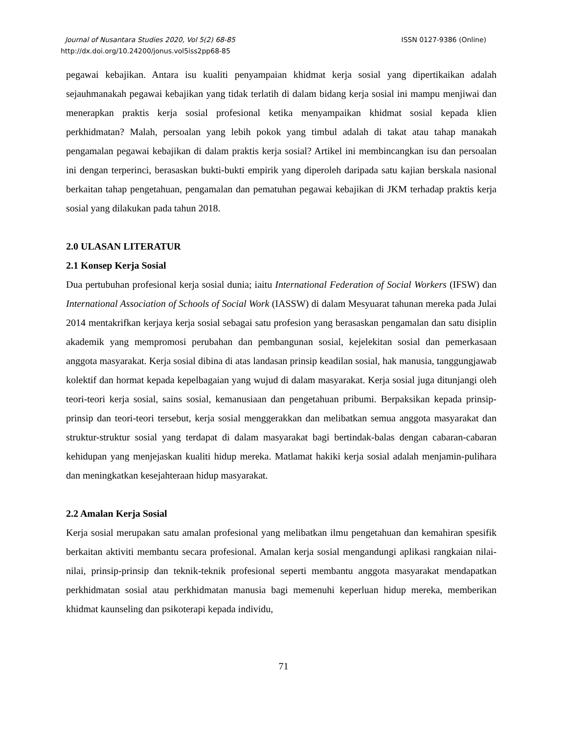ISSN 0127-9386 (Online) Journal of Nusantara Studies 2020, Vol 5(2) 68-85
http://dx.doi.org/10.24200/jonus.vol5iss2pp68-85
pegawai kebajikan. Antara isu kualiti penyampaian khidmat kerja sosial yang dipertikaikan adalah sejauhmanakah pegawai kebajikan yang tidak terlatih di dalam bidang kerja sosial ini mampu menjiwai dan menerapkan praktis kerja sosial profesional ketika menyampaikan khidmat sosial kepada klien perkhidmatan? Malah, persoalan yang lebih pokok yang timbul adalah di takat atau tahap manakah pengamalan pegawai kebajikan di dalam praktis kerja sosial? Artikel ini membincangkan isu dan persoalan ini dengan terperinci, berasaskan bukti-bukti empirik yang diperoleh daripada satu kajian berskala nasional berkaitan tahap pengetahuan, pengamalan dan pematuhan pegawai kebajikan di JKM terhadap praktis kerja sosial yang dilakukan pada tahun 2018.
2.0 ULASAN LITERATUR
2.1 Konsep Kerja Sosial
Dua pertubuhan profesional kerja sosial dunia; iaitu International Federation of Social Workers (IFSW) dan International Association of Schools of Social Work (IASSW) di dalam Mesyuarat tahunan mereka pada Julai 2014 mentakrifkan kerjaya kerja sosial sebagai satu profesion yang berasaskan pengamalan dan satu disiplin akademik yang mempromosi perubahan dan pembangunan sosial, kejelekitan sosial dan pemerkasaan anggota masyarakat. Kerja sosial dibina di atas landasan prinsip keadilan sosial, hak manusia, tanggungjawab kolektif dan hormat kepada kepelbagaian yang wujud di dalam masyarakat. Kerja sosial juga ditunjangi oleh teori-teori kerja sosial, sains sosial, kemanusiaan dan pengetahuan pribumi. Berpaksikan kepada prinsip-prinsip dan teori-teori tersebut, kerja sosial menggerakkan dan melibatkan semua anggota masyarakat dan struktur-struktur sosial yang terdapat di dalam masyarakat bagi bertindak-balas dengan cabaran-cabaran kehidupan yang menjejaskan kualiti hidup mereka. Matlamat hakiki kerja sosial adalah menjamin-pulihara dan meningkatkan kesejahteraan hidup masyarakat.
2.2 Amalan Kerja Sosial
Kerja sosial merupakan satu amalan profesional yang melibatkan ilmu pengetahuan dan kemahiran spesifik berkaitan aktiviti membantu secara profesional. Amalan kerja sosial mengandungi aplikasi rangkaian nilai-nilai, prinsip-prinsip dan teknik-teknik profesional seperti membantu anggota masyarakat mendapatkan perkhidmatan sosial atau perkhidmatan manusia bagi memenuhi keperluan hidup mereka, memberikan khidmat kaunseling dan psikoterapi kepada individu,
71